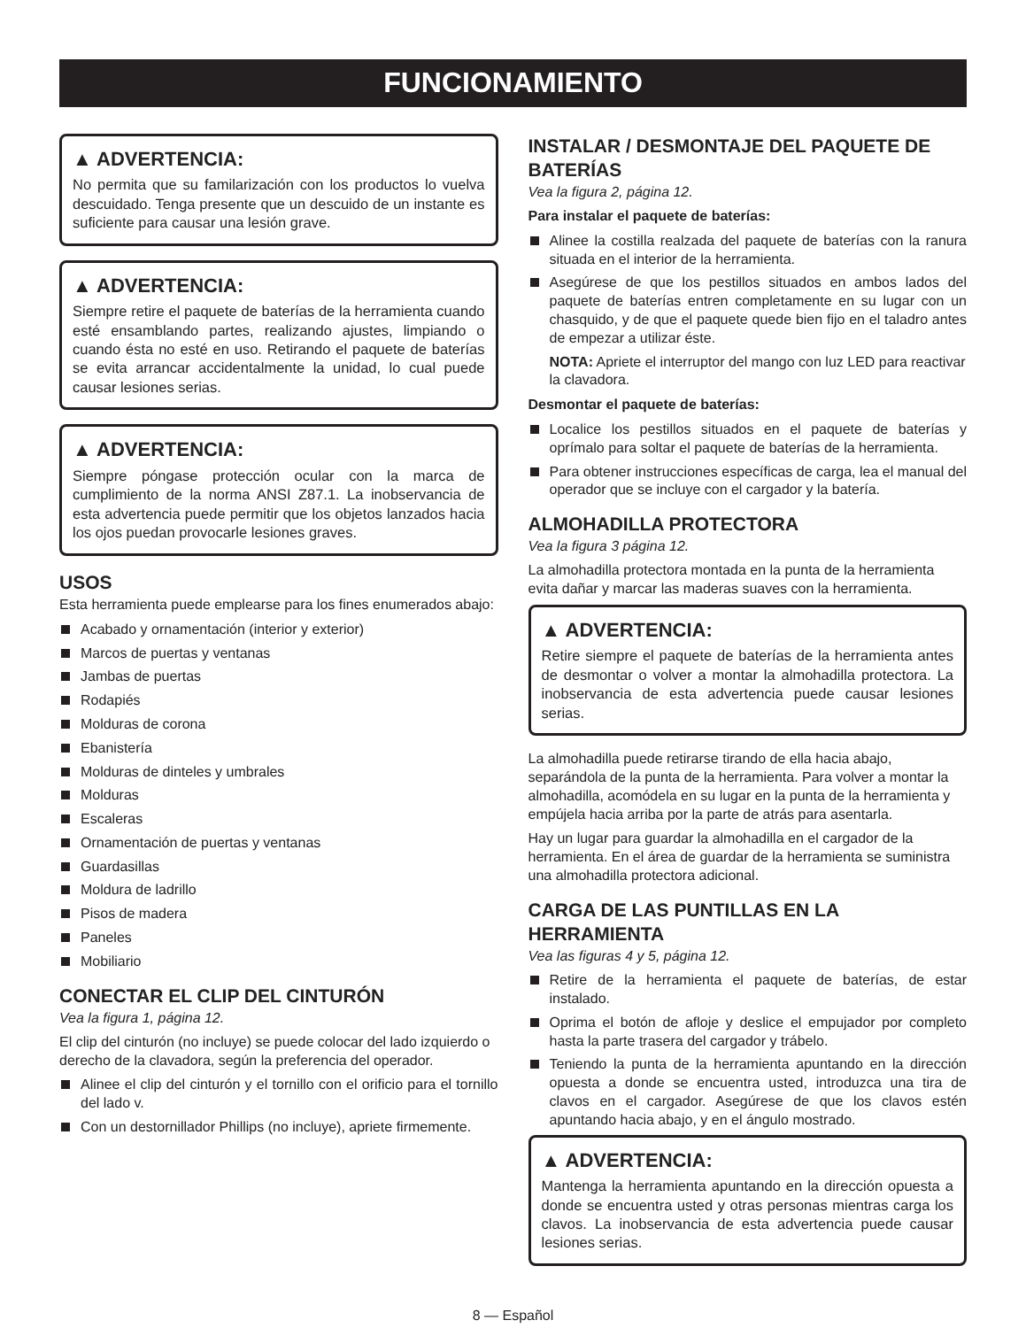FUNCIONAMIENTO
▲ ADVERTENCIA:
No permita que su familarización con los productos lo vuelva descuidado. Tenga presente que un descuido de un instante es suficiente para causar una lesión grave.
▲ ADVERTENCIA:
Siempre retire el paquete de baterías de la herramienta cuando esté ensamblando partes, realizando ajustes, limpiando o cuando ésta no esté en uso. Retirando el paquete de baterías se evita arrancar accidentalmente la unidad, lo cual puede causar lesiones serias.
▲ ADVERTENCIA:
Siempre póngase protección ocular con la marca de cumplimiento de la norma ANSI Z87.1. La inobservancia de esta advertencia puede permitir que los objetos lanzados hacia los ojos puedan provocarle lesiones graves.
USOS
Esta herramienta puede emplearse para los fines enumerados abajo:
Acabado y ornamentación (interior y exterior)
Marcos de puertas y ventanas
Jambas de puertas
Rodapiés
Molduras de corona
Ebanistería
Molduras de dinteles y umbrales
Molduras
Escaleras
Ornamentación de puertas y ventanas
Guardasillas
Moldura de ladrillo
Pisos de madera
Paneles
Mobiliario
CONECTAR EL CLIP DEL CINTURÓN
Vea la figura 1, página 12.
El clip del cinturón (no incluye) se puede colocar del lado izquierdo o derecho de la clavadora, según la preferencia del operador.
Alinee el clip del cinturón y el tornillo con el orificio para el tornillo del lado v.
Con un destornillador Phillips (no incluye), apriete firmemente.
INSTALAR / DESMONTAJE DEL PAQUETE DE BATERÍAS
Vea la figura 2, página 12.
Para instalar el paquete de baterías:
Alinee la costilla realzada del paquete de baterías con la ranura situada en el interior de la herramienta.
Asegúrese de que los pestillos situados en ambos lados del paquete de baterías entren completamente en su lugar con un chasquido, y de que el paquete quede bien fijo en el taladro antes de empezar a utilizar éste.
NOTA: Apriete el interruptor del mango con luz LED para reactivar la clavadora.
Desmontar el paquete de baterías:
Localice los pestillos situados en el paquete de baterías y oprímalo para soltar el paquete de baterías de la herramienta.
Para obtener instrucciones específicas de carga, lea el manual del operador que se incluye con el cargador y la batería.
ALMOHADILLA PROTECTORA
Vea la figura 3 página 12.
La almohadilla protectora montada en la punta de la herramienta evita dañar y marcar las maderas suaves con la herramienta.
▲ ADVERTENCIA:
Retire siempre el paquete de baterías de la herramienta antes de desmontar o volver a montar la almohadilla protectora. La inobservancia de esta advertencia puede causar lesiones serias.
La almohadilla puede retirarse tirando de ella hacia abajo, separándola de la punta de la herramienta. Para volver a montar la almohadilla, acomódela en su lugar en la punta de la herramienta y empújela hacia arriba por la parte de atrás para asentarla.
Hay un lugar para guardar la almohadilla en el cargador de la herramienta. En el área de guardar de la herramienta se suministra una almohadilla protectora adicional.
CARGA DE LAS PUNTILLAS EN LA HERRAMIENTA
Vea las figuras 4 y 5, página 12.
Retire de la herramienta el paquete de baterías, de estar instalado.
Oprima el botón de afloje y deslice el empujador por completo hasta la parte trasera del cargador y trábelo.
Teniendo la punta de la herramienta apuntando en la dirección opuesta a donde se encuentra usted, introduzca una tira de clavos en el cargador. Asegúrese de que los clavos estén apuntando hacia abajo, y en el ángulo mostrado.
▲ ADVERTENCIA:
Mantenga la herramienta apuntando en la dirección opuesta a donde se encuentra usted y otras personas mientras carga los clavos. La inobservancia de esta advertencia puede causar lesiones serias.
8 — Español